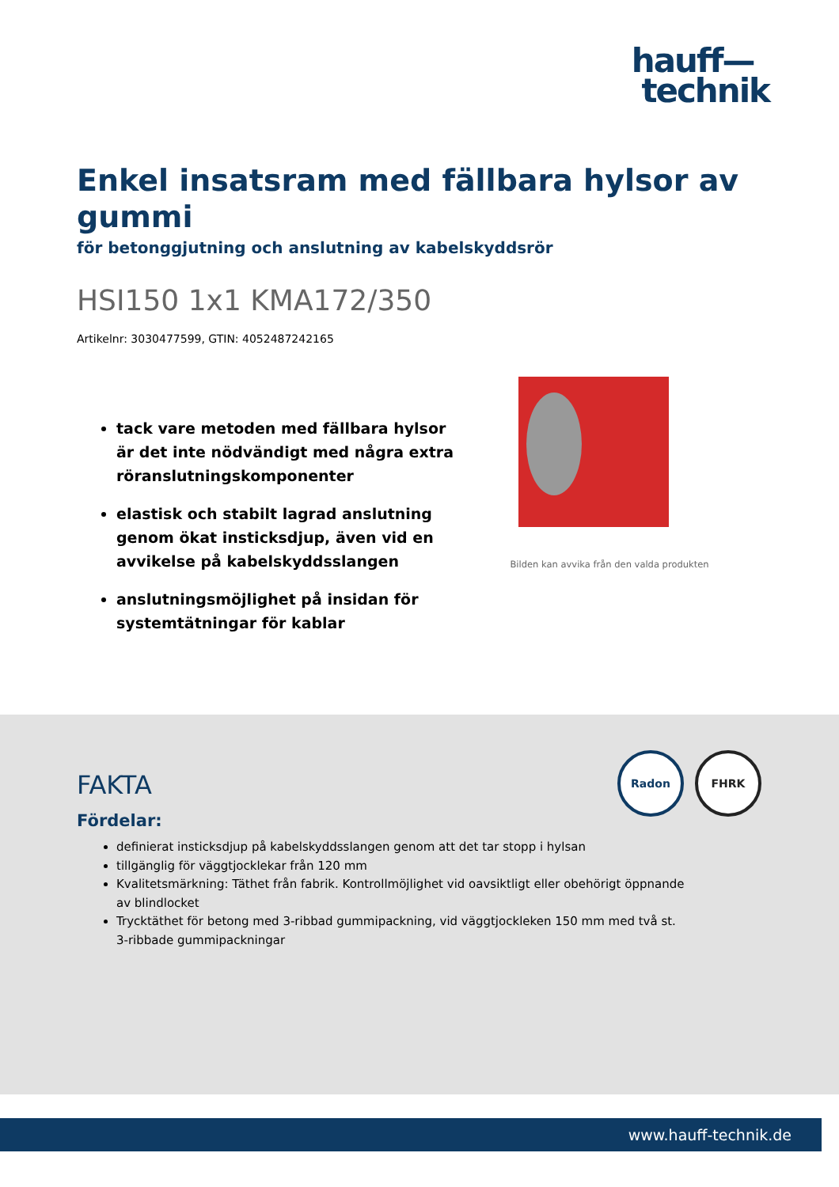hauff—
technik
Enkel insatsram med fällbara hylsor av gummi
för betonggjutning och anslutning av kabelskyddsrör
HSI150 1x1 KMA172/350
Artikelnr: 3030477599, GTIN: 4052487242165
tack vare metoden med fällbara hylsor är det inte nödvändigt med några extra röranslutningskomponenter
elastisk och stabilt lagrad anslutning genom ökat insticksdjup, även vid en avvikelse på kabelskyddsslangen
anslutningsmöjlighet på insidan för systemtätningar för kablar
Bilden kan avvika från den valda produkten
Radon FHRK
FAKTA
Fördelar:
definierat insticksdjup på kabelskyddsslangen genom att det tar stopp i hylsan
tillgänglig för väggtjocklekar från 120 mm
Kvalitetsmärkning: Täthet från fabrik. Kontrollmöjlighet vid oavsiktligt eller obehörigt öppnande av blindlocket
Trycktäthet för betong med 3-ribbad gummipackning, vid väggtjockleken 150 mm med två st. 3-ribbade gummipackningar
www.hauff-technik.de